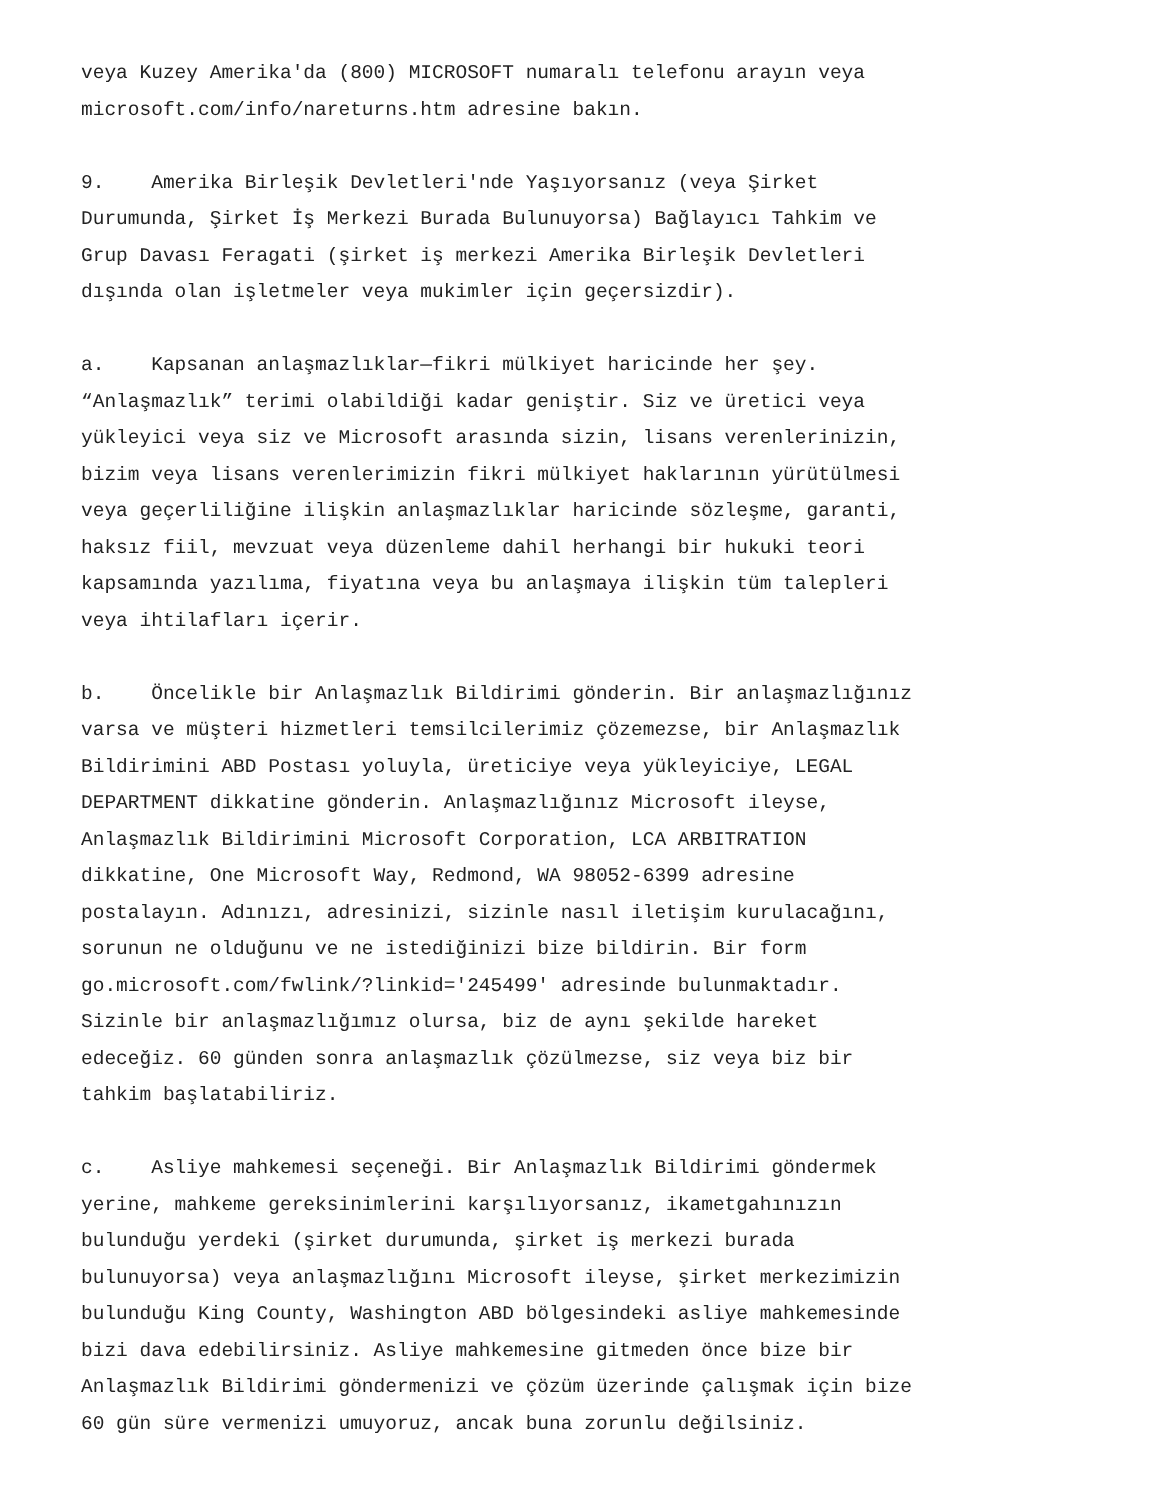veya Kuzey Amerika'da (800) MICROSOFT numaralı telefonu arayın veya microsoft.com/info/nareturns.htm adresine bakın.
9. Amerika Birleşik Devletleri'nde Yaşıyorsanız (veya Şirket Durumunda, Şirket İş Merkezi Burada Bulunuyorsa) Bağlayıcı Tahkim ve Grup Davası Feragati (şirket iş merkezi Amerika Birleşik Devletleri dışında olan işletmeler veya mukimler için geçersizdir).
a. Kapsanan anlaşmazlıklar—fikri mülkiyet haricinde her şey. “Anlaşmazlık” terimi olabildiği kadar geniştir. Siz ve üretici veya yükleyici veya siz ve Microsoft arasında sizin, lisans verenlerinizin, bizim veya lisans verenlerimizin fikri mülkiyet haklarının yürütülmesi veya geçerliliğine ilişkin anlaşmazlıklar haricinde sözleşme, garanti, haksız fiil, mevzuat veya düzenleme dahil herhangi bir hukuki teori kapsamında yazılıma, fiyatına veya bu anlaşmaya ilişkin tüm talepleri veya ihtilafları içerir.
b. Öncelikle bir Anlaşmazlık Bildirimi gönderin. Bir anlaşmazlığınız varsa ve müşteri hizmetleri temsilcilerimiz çözemezse, bir Anlaşmazlık Bildirimini ABD Postası yoluyla, üreticiye veya yükleyiciye, LEGAL DEPARTMENT dikkatine gönderin. Anlaşmazlığınız Microsoft ileyse, Anlaşmazlık Bildirimini Microsoft Corporation, LCA ARBITRATION dikkatine, One Microsoft Way, Redmond, WA 98052-6399 adresine postalayın. Adınızı, adresinizi, sizinle nasıl iletişim kurulacağını, sorunun ne olduğunu ve ne istediğinizi bize bildirin. Bir form go.microsoft.com/fwlink/?linkid='245499' adresinde bulunmaktadır. Sizinle bir anlaşmazlığımız olursa, biz de aynı şekilde hareket edeceğiz. 60 günden sonra anlaşmazlık çözülmezse, siz veya biz bir tahkim başlatabiliriz.
c. Asliye mahkemesi seçeneği. Bir Anlaşmazlık Bildirimi göndermek yerine, mahkeme gereksinimlerini karşılıyorsanız, ikametgahınızın bulunduğu yerdeki (şirket durumunda, şirket iş merkezi burada bulunuyorsa) veya anlaşmazlığını Microsoft ileyse, şirket merkezimizin bulunduğu King County, Washington ABD bölgesindeki asliye mahkemesinde bizi dava edebilirsiniz. Asliye mahkemesine gitmeden önce bize bir Anlaşmazlık Bildirimi göndermenizi ve çözüm üzerinde çalışmak için bize 60 gün süre vermenizi umuyoruz, ancak buna zorunlu değilsiniz.